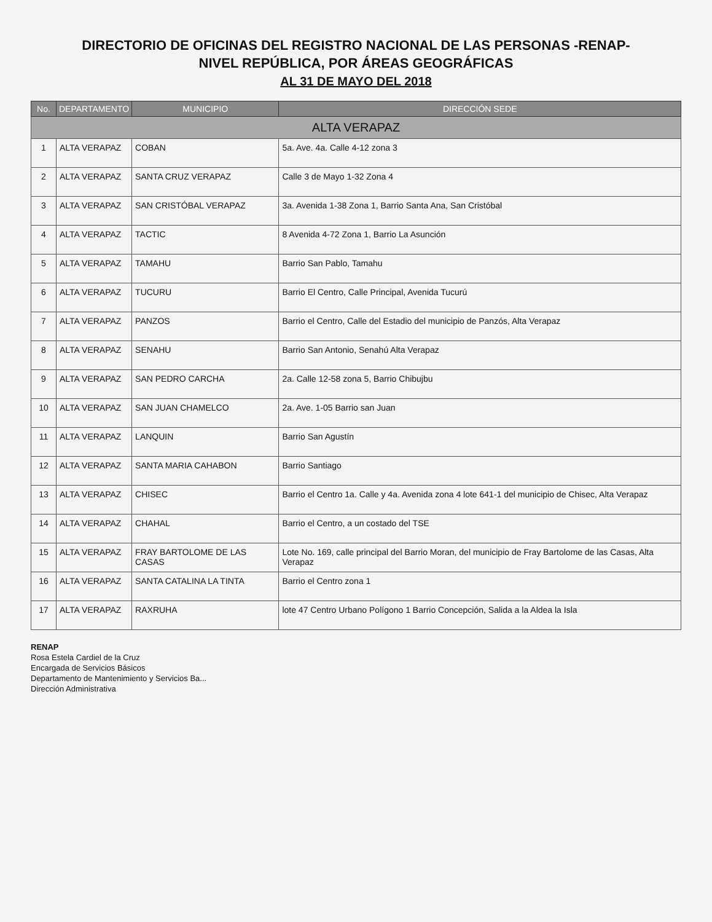DIRECTORIO DE OFICINAS DEL REGISTRO NACIONAL DE LAS PERSONAS -RENAP-
NIVEL REPÚBLICA, POR ÁREAS GEOGRÁFICAS
AL 31 DE MAYO DEL 2018
| No. | DEPARTAMENTO | MUNICIPIO | DIRECCIÓN SEDE |
| --- | --- | --- | --- |
| ALTA VERAPAZ | | | |
| 1 | ALTA VERAPAZ | COBAN | 5a. Ave. 4a. Calle 4-12 zona 3 |
| 2 | ALTA VERAPAZ | SANTA CRUZ VERAPAZ | Calle 3 de Mayo 1-32 Zona 4 |
| 3 | ALTA VERAPAZ | SAN CRISTÓBAL VERAPAZ | 3a. Avenida 1-38 Zona 1, Barrio Santa Ana, San Cristóbal |
| 4 | ALTA VERAPAZ | TACTIC | 8 Avenida 4-72 Zona 1, Barrio La Asunción |
| 5 | ALTA VERAPAZ | TAMAHU | Barrio San Pablo, Tamahu |
| 6 | ALTA VERAPAZ | TUCURU | Barrio El Centro, Calle Principal, Avenida Tucurú |
| 7 | ALTA VERAPAZ | PANZOS | Barrio el Centro, Calle del Estadio del municipio de Panzós, Alta Verapaz |
| 8 | ALTA VERAPAZ | SENAHU | Barrio San Antonio, Senahú Alta Verapaz |
| 9 | ALTA VERAPAZ | SAN PEDRO CARCHA | 2a. Calle 12-58 zona 5, Barrio Chibujbu |
| 10 | ALTA VERAPAZ | SAN JUAN CHAMELCO | 2a. Ave. 1-05 Barrio san Juan |
| 11 | ALTA VERAPAZ | LANQUIN | Barrio San Agustín |
| 12 | ALTA VERAPAZ | SANTA MARIA CAHABON | Barrio Santiago |
| 13 | ALTA VERAPAZ | CHISEC | Barrio el Centro 1a. Calle y 4a. Avenida zona 4 lote 641-1 del municipio de Chisec, Alta Verapaz |
| 14 | ALTA VERAPAZ | CHAHAL | Barrio el Centro, a un costado del TSE |
| 15 | ALTA VERAPAZ | FRAY BARTOLOME DE LAS CASAS | Lote No. 169, calle principal del Barrio Moran, del municipio de Fray Bartolome de las Casas, Alta Verapaz |
| 16 | ALTA VERAPAZ | SANTA CATALINA LA TINTA | Barrio el Centro zona 1 |
| 17 | ALTA VERAPAZ | RAXRUHA | lote 47 Centro Urbano Polígono 1 Barrio Concepción, Salida a la Aldea la Isla |
RENAP
Rosa Estela Cardiel de la Cruz
Encargada de Servicios Básicos
Departamento de Mantenimiento y Servicios Ba...
Dirección Administrativa